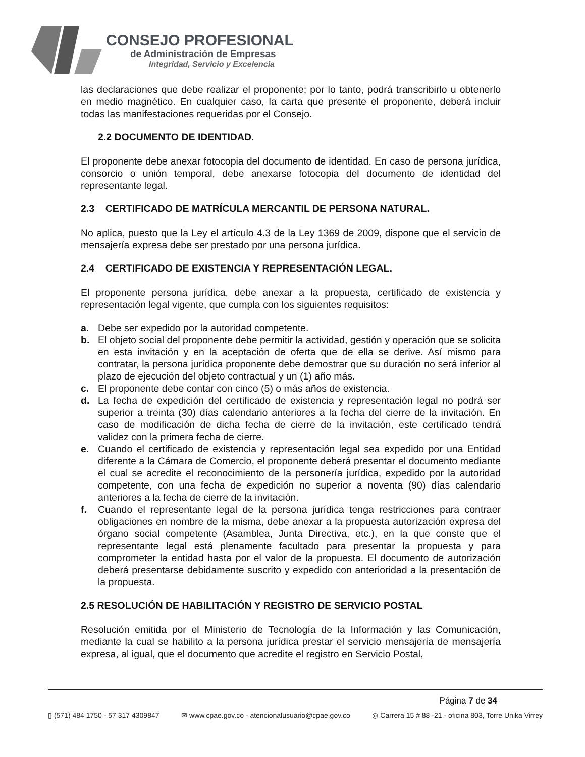CONSEJO PROFESIONAL
de Administración de Empresas
Integridad, Servicio y Excelencia
las declaraciones que debe realizar el proponente; por lo tanto, podrá transcribirlo u obtenerlo en medio magnético. En cualquier caso, la carta que presente el proponente, deberá incluir todas las manifestaciones requeridas por el Consejo.
2.2 DOCUMENTO DE IDENTIDAD.
El proponente debe anexar fotocopia del documento de identidad. En caso de persona jurídica, consorcio o unión temporal, debe anexarse fotocopia del documento de identidad del representante legal.
2.3 CERTIFICADO DE MATRÍCULA MERCANTIL DE PERSONA NATURAL.
No aplica, puesto que la Ley el artículo 4.3 de la Ley 1369 de 2009, dispone que el servicio de mensajería expresa debe ser prestado por una persona jurídica.
2.4 CERTIFICADO DE EXISTENCIA Y REPRESENTACIÓN LEGAL.
El proponente persona jurídica, debe anexar a la propuesta, certificado de existencia y representación legal vigente, que cumpla con los siguientes requisitos:
a. Debe ser expedido por la autoridad competente.
b. El objeto social del proponente debe permitir la actividad, gestión y operación que se solicita en esta invitación y en la aceptación de oferta que de ella se derive. Así mismo para contratar, la persona jurídica proponente debe demostrar que su duración no será inferior al plazo de ejecución del objeto contractual y un (1) año más.
c. El proponente debe contar con cinco (5) o más años de existencia.
d. La fecha de expedición del certificado de existencia y representación legal no podrá ser superior a treinta (30) días calendario anteriores a la fecha del cierre de la invitación. En caso de modificación de dicha fecha de cierre de la invitación, este certificado tendrá validez con la primera fecha de cierre.
e. Cuando el certificado de existencia y representación legal sea expedido por una Entidad diferente a la Cámara de Comercio, el proponente deberá presentar el documento mediante el cual se acredite el reconocimiento de la personería jurídica, expedido por la autoridad competente, con una fecha de expedición no superior a noventa (90) días calendario anteriores a la fecha de cierre de la invitación.
f. Cuando el representante legal de la persona jurídica tenga restricciones para contraer obligaciones en nombre de la misma, debe anexar a la propuesta autorización expresa del órgano social competente (Asamblea, Junta Directiva, etc.), en la que conste que el representante legal está plenamente facultado para presentar la propuesta y para comprometer la entidad hasta por el valor de la propuesta. El documento de autorización deberá presentarse debidamente suscrito y expedido con anterioridad a la presentación de la propuesta.
2.5 RESOLUCIÓN DE HABILITACIÓN Y REGISTRO DE SERVICIO POSTAL
Resolución emitida por el Ministerio de Tecnología de la Información y las Comunicación, mediante la cual se habilito a la persona jurídica prestar el servicio mensajería de mensajería expresa, al igual, que el documento que acredite el registro en Servicio Postal,
Página 7 de 34
▯ (571) 484 1750 - 57 317 4309847 ✉ www.cpae.gov.co - atencionalusuario@cpae.gov.co ◎ Carrera 15 # 88 -21 - oficina 803, Torre Unika Virrey